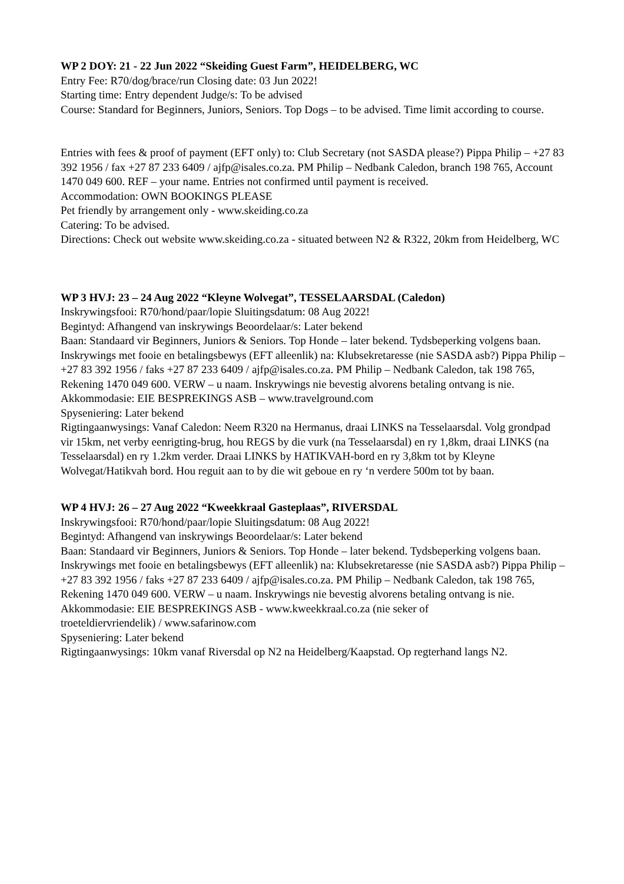WP 2 DOY: 21 - 22 Jun 2022 “Skeiding Guest Farm”, HEIDELBERG, WC
Entry Fee: R70/dog/brace/run Closing date: 03 Jun 2022!
Starting time: Entry dependent Judge/s: To be advised
Course: Standard for Beginners, Juniors, Seniors. Top Dogs – to be advised. Time limit according to course.
Entries with fees & proof of payment (EFT only) to: Club Secretary (not SASDA please?) Pippa Philip – +27 83 392 1956 / fax +27 87 233 6409 / ajfp@isales.co.za. PM Philip – Nedbank Caledon, branch 198 765, Account 1470 049 600. REF – your name. Entries not confirmed until payment is received.
Accommodation: OWN BOOKINGS PLEASE
Pet friendly by arrangement only - www.skeiding.co.za
Catering: To be advised.
Directions: Check out website www.skeiding.co.za - situated between N2 & R322, 20km from Heidelberg, WC
WP 3 HVJ: 23 – 24 Aug 2022 “Kleyne Wolvegat”, TESSELAARSDAL (Caledon)
Inskrywingsfooi: R70/hond/paar/lopie Sluitingsdatum: 08 Aug 2022!
Begintyd: Afhangend van inskrywings Beoordelaar/s: Later bekend
Baan: Standaard vir Beginners, Juniors & Seniors. Top Honde – later bekend. Tydsbeperking volgens baan.
Inskrywings met fooie en betalingsbewys (EFT alleenlik) na: Klubsekretaresse (nie SASDA asb?) Pippa Philip – +27 83 392 1956 / faks +27 87 233 6409 / ajfp@isales.co.za. PM Philip – Nedbank Caledon, tak 198 765, Rekening 1470 049 600. VERW – u naam. Inskrywings nie bevestig alvorens betaling ontvang is nie.
Akkommodasie: EIE BESPREKINGS ASB – www.travelground.com
Spyseniering: Later bekend
Rigtingaanwysings: Vanaf Caledon: Neem R320 na Hermanus, draai LINKS na Tesselaarsdal. Volg grondpad vir 15km, net verby eenrigting-brug, hou REGS by die vurk (na Tesselaarsdal) en ry 1,8km, draai LINKS (na Tesselaarsdal) en ry 1.2km verder. Draai LINKS by HATIKVAH-bord en ry 3,8km tot by Kleyne Wolvegat/Hatikvah bord. Hou reguit aan to by die wit geboue en ry ‘n verdere 500m tot by baan.
WP 4 HVJ: 26 – 27 Aug 2022 “Kweekkraal Gasteplaas”, RIVERSDAL
Inskrywingsfooi: R70/hond/paar/lopie Sluitingsdatum: 08 Aug 2022!
Begintyd: Afhangend van inskrywings Beoordelaar/s: Later bekend
Baan: Standaard vir Beginners, Juniors & Seniors. Top Honde – later bekend. Tydsbeperking volgens baan.
Inskrywings met fooie en betalingsbewys (EFT alleenlik) na: Klubsekretaresse (nie SASDA asb?) Pippa Philip – +27 83 392 1956 / faks +27 87 233 6409 / ajfp@isales.co.za. PM Philip – Nedbank Caledon, tak 198 765, Rekening 1470 049 600. VERW – u naam. Inskrywings nie bevestig alvorens betaling ontvang is nie.
Akkommodasie: EIE BESPREKINGS ASB - www.kweekkraal.co.za (nie seker of
troeteldiervriendelik) / www.safarinow.com
Spyseniering: Later bekend
Rigtingaanwysings: 10km vanaf Riversdal op N2 na Heidelberg/Kaapstad. Op regterhand langs N2.